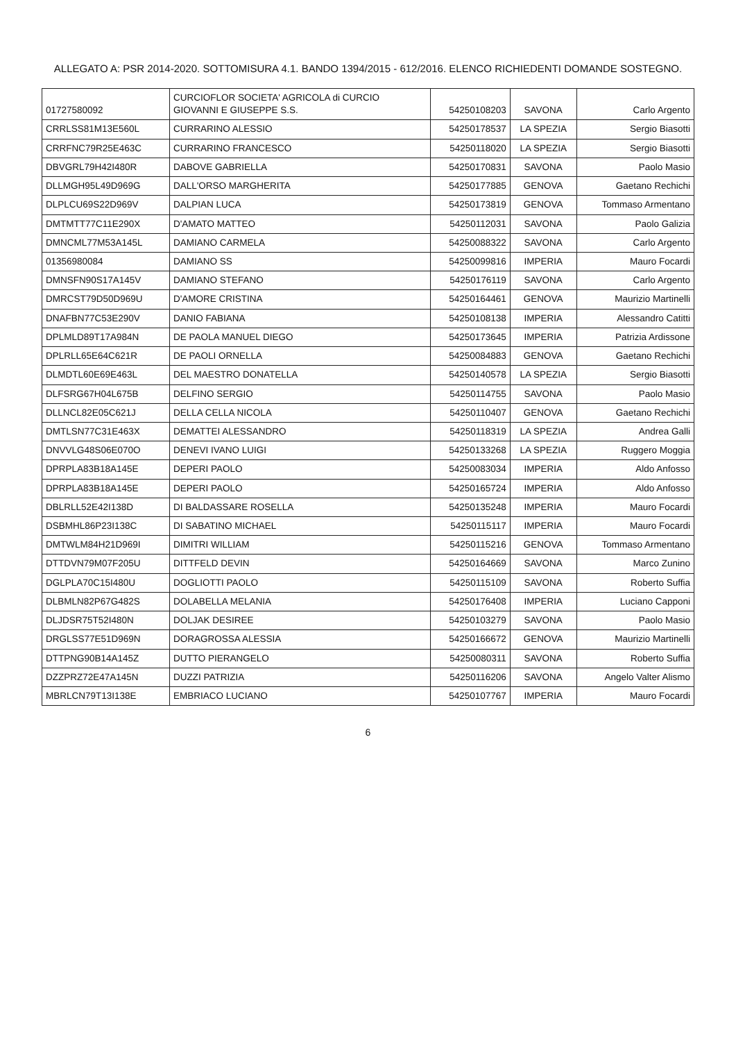ALLEGATO A: PSR 2014-2020. SOTTOMISURA 4.1. BANDO 1394/2015 - 612/2016. ELENCO RICHIEDENTI DOMANDE SOSTEGNO.
| 01727580092 | CURCIOFLOR SOCIETA' AGRICOLA di CURCIO GIOVANNI E GIUSEPPE S.S. | 54250108203 | SAVONA | Carlo Argento |
| CRRLSS81M13E560L | CURRARINO ALESSIO | 54250178537 | LA SPEZIA | Sergio Biasotti |
| CRRFNC79R25E463C | CURRARINO FRANCESCO | 54250118020 | LA SPEZIA | Sergio Biasotti |
| DBVGRL79H42I480R | DABOVE GABRIELLA | 54250170831 | SAVONA | Paolo Masio |
| DLLMGH95L49D969G | DALL'ORSO MARGHERITA | 54250177885 | GENOVA | Gaetano Rechichi |
| DLPLCU69S22D969V | DALPIAN LUCA | 54250173819 | GENOVA | Tommaso Armentano |
| DMTMTT77C11E290X | D'AMATO MATTEO | 54250112031 | SAVONA | Paolo Galizia |
| DMNCML77M53A145L | DAMIANO CARMELA | 54250088322 | SAVONA | Carlo Argento |
| 01356980084 | DAMIANO SS | 54250099816 | IMPERIA | Mauro Focardi |
| DMNSFN90S17A145V | DAMIANO STEFANO | 54250176119 | SAVONA | Carlo Argento |
| DMRCST79D50D969U | D'AMORE CRISTINA | 54250164461 | GENOVA | Maurizio Martinelli |
| DNAFBN77C53E290V | DANIO FABIANA | 54250108138 | IMPERIA | Alessandro Catitti |
| DPLMLD89T17A984N | DE PAOLA MANUEL DIEGO | 54250173645 | IMPERIA | Patrizia Ardissone |
| DPLRLL65E64C621R | DE PAOLI ORNELLA | 54250084883 | GENOVA | Gaetano Rechichi |
| DLMDTL60E69E463L | DEL MAESTRO DONATELLA | 54250140578 | LA SPEZIA | Sergio Biasotti |
| DLFSRG67H04L675B | DELFINO SERGIO | 54250114755 | SAVONA | Paolo Masio |
| DLLNCL82E05C621J | DELLA CELLA NICOLA | 54250110407 | GENOVA | Gaetano Rechichi |
| DMTLSN77C31E463X | DEMATTEI ALESSANDRO | 54250118319 | LA SPEZIA | Andrea Galli |
| DNVVLG48S06E070O | DENEVI IVANO LUIGI | 54250133268 | LA SPEZIA | Ruggero Moggia |
| DPRPLA83B18A145E | DEPERI PAOLO | 54250083034 | IMPERIA | Aldo Anfosso |
| DPRPLA83B18A145E | DEPERI PAOLO | 54250165724 | IMPERIA | Aldo Anfosso |
| DBLRLL52E42I138D | DI BALDASSARE ROSELLA | 54250135248 | IMPERIA | Mauro Focardi |
| DSBMHL86P23I138C | DI SABATINO MICHAEL | 54250115117 | IMPERIA | Mauro Focardi |
| DMTWLM84H21D969I | DIMITRI WILLIAM | 54250115216 | GENOVA | Tommaso Armentano |
| DTTDVN79M07F205U | DITTFELD DEVIN | 54250164669 | SAVONA | Marco Zunino |
| DGLPLA70C15I480U | DOGLIOTTI PAOLO | 54250115109 | SAVONA | Roberto Suffia |
| DLBMLN82P67G482S | DOLABELLA MELANIA | 54250176408 | IMPERIA | Luciano Capponi |
| DLJDSR75T52I480N | DOLJAK DESIREE | 54250103279 | SAVONA | Paolo Masio |
| DRGLSS77E51D969N | DORAGROSSA ALESSIA | 54250166672 | GENOVA | Maurizio Martinelli |
| DTTPNG90B14A145Z | DUTTO PIERANGELO | 54250080311 | SAVONA | Roberto Suffia |
| DZZPRZ72E47A145N | DUZZI PATRIZIA | 54250116206 | SAVONA | Angelo Valter Alismo |
| MBRLCN79T13I138E | EMBRIACO LUCIANO | 54250107767 | IMPERIA | Mauro Focardi |
6